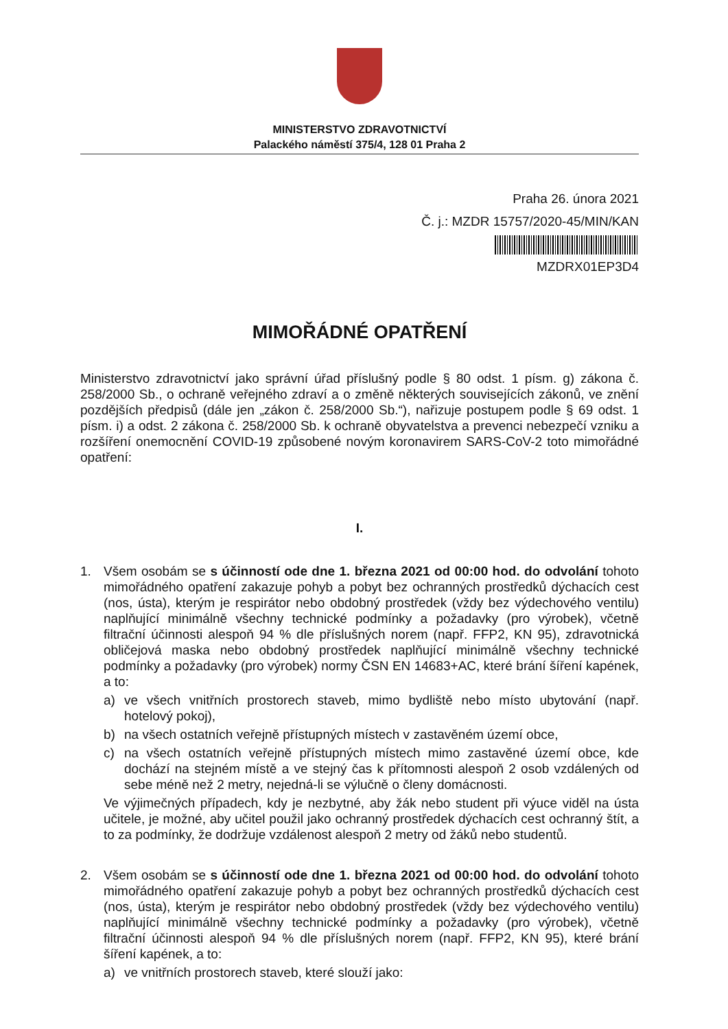MINISTERSTVO ZDRAVOTNICTVÍ
Palackého náměstí 375/4, 128 01 Praha 2
Praha 26. února 2021
Č. j.: MZDR 15757/2020-45/MIN/KAN
MZDRX01EP3D4
MIMOŘÁDNÉ OPATŘENÍ
Ministerstvo zdravotnictví jako správní úřad příslušný podle § 80 odst. 1 písm. g) zákona č. 258/2000 Sb., o ochraně veřejného zdraví a o změně některých souvisejících zákonů, ve znění pozdějších předpisů (dále jen „zákon č. 258/2000 Sb.“), nařizuje postupem podle § 69 odst. 1 písm. i) a odst. 2 zákona č. 258/2000 Sb. k ochraně obyvatelstva a prevenci nebezpečí vzniku a rozšíření onemocnění COVID-19 způsobené novým koronavirem SARS-CoV-2 toto mimořádné opatření:
I.
1. Všem osobám se s účinností ode dne 1. března 2021 od 00:00 hod. do odvolání tohoto mimořádného opatření zakazuje pohyb a pobyt bez ochranných prostředků dýchacích cest (nos, ústa), kterým je respirátor nebo obdobný prostředek (vždy bez výdechového ventilu) naplňující minimálně všechny technické podmínky a požadavky (pro výrobek), včetně filtrační účinnosti alespoň 94 % dle příslušných norem (např. FFP2, KN 95), zdravotnická obličejová maska nebo obdobný prostředek naplňující minimálně všechny technické podmínky a požadavky (pro výrobek) normy ČSN EN 14683+AC, které brání šíření kapének, a to:
a) ve všech vnitřních prostorech staveb, mimo bydliště nebo místo ubytování (např. hotelový pokoj),
b) na všech ostatních veřejně přístupných místech v zastavěném území obce,
c) na všech ostatních veřejně přístupných místech mimo zastavěné území obce, kde dochází na stejném místě a ve stejný čas k přítomnosti alespoň 2 osob vzdálených od sebe méně než 2 metry, nejedná-li se výlučně o členy domácnosti.
Ve výjimečných případech, kdy je nezbytné, aby žák nebo student při výuce viděl na ústa učitele, je možné, aby učitel použil jako ochranný prostředek dýchacích cest ochranný štít, a to za podmínky, že dodržuje vzdálenost alespoň 2 metry od žáků nebo studentů.
2. Všem osobám se s účinností ode dne 1. března 2021 od 00:00 hod. do odvolání tohoto mimořádného opatření zakazuje pohyb a pobyt bez ochranných prostředků dýchacích cest (nos, ústa), kterým je respirátor nebo obdobný prostředek (vždy bez výdechového ventilu) naplňující minimálně všechny technické podmínky a požadavky (pro výrobek), včetně filtrační účinnosti alespoň 94 % dle příslušných norem (např. FFP2, KN 95), které brání šíření kapének, a to:
a) ve vnitřních prostorech staveb, které slouží jako: